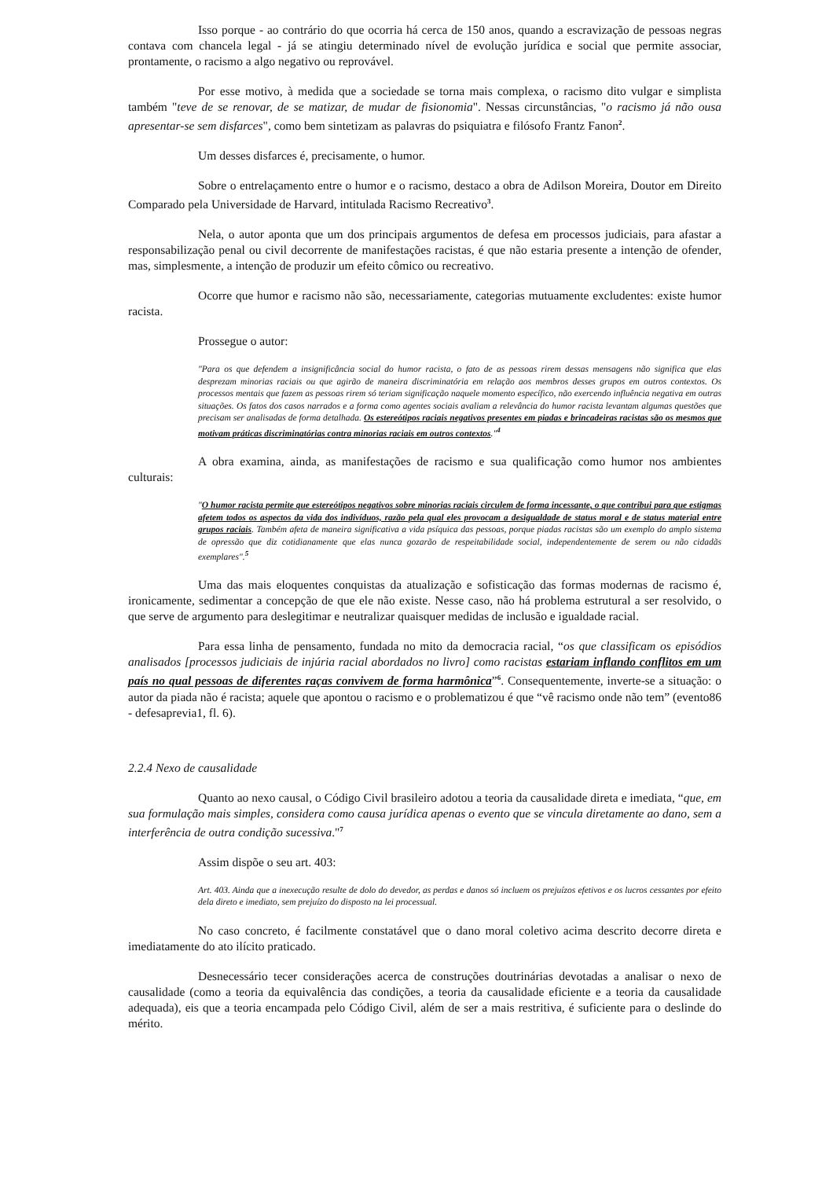Isso porque - ao contrário do que ocorria há cerca de 150 anos, quando a escravização de pessoas negras contava com chancela legal - já se atingiu determinado nível de evolução jurídica e social que permite associar, prontamente, o racismo a algo negativo ou reprovável.
Por esse motivo, à medida que a sociedade se torna mais complexa, o racismo dito vulgar e simplista também "teve de se renovar, de se matizar, de mudar de fisionomia". Nessas circunstâncias, "o racismo já não ousa apresentar-se sem disfarces", como bem sintetizam as palavras do psiquiatra e filósofo Frantz Fanon<sup>2</sup>.
Um desses disfarces é, precisamente, o humor.
Sobre o entrelaçamento entre o humor e o racismo, destaco a obra de Adilson Moreira, Doutor em Direito Comparado pela Universidade de Harvard, intitulada Racismo Recreativo<sup>3</sup>.
Nela, o autor aponta que um dos principais argumentos de defesa em processos judiciais, para afastar a responsabilização penal ou civil decorrente de manifestações racistas, é que não estaria presente a intenção de ofender, mas, simplesmente, a intenção de produzir um efeito cômico ou recreativo.
Ocorre que humor e racismo não são, necessariamente, categorias mutuamente excludentes: existe humor racista.
Prossegue o autor:
"Para os que defendem a insignificância social do humor racista, o fato de as pessoas rirem dessas mensagens não significa que elas desprezam minorias raciais ou que agirão de maneira discriminatória em relação aos membros desses grupos em outros contextos. Os processos mentais que fazem as pessoas rirem só teriam significação naquele momento específico, não exercendo influência negativa em outras situações. Os fatos dos casos narrados e a forma como agentes sociais avaliam a relevância do humor racista levantam algumas questões que precisam ser analisadas de forma detalhada. Os estereótipos raciais negativos presentes em piadas e brincadeiras racistas são os mesmos que motivam práticas discriminatórias contra minorias raciais em outros contextos."<sup>4</sup>
A obra examina, ainda, as manifestações de racismo e sua qualificação como humor nos ambientes culturais:
"O humor racista permite que estereótipos negativos sobre minorias raciais circulem de forma incessante, o que contribui para que estigmas afetem todos os aspectos da vida dos indivíduos, razão pela qual eles provocam a desigualdade de status moral e de status material entre grupos raciais. Também afeta de maneira significativa a vida psíquica das pessoas, porque piadas racistas são um exemplo do amplo sistema de opressão que diz cotidianamente que elas nunca gozarão de respeitabilidade social, independentemente de serem ou não cidadãs exemplares".<sup>5</sup>
Uma das mais eloquentes conquistas da atualização e sofisticação das formas modernas de racismo é, ironicamente, sedimentar a concepção de que ele não existe. Nesse caso, não há problema estrutural a ser resolvido, o que serve de argumento para deslegitimar e neutralizar quaisquer medidas de inclusão e igualdade racial.
Para essa linha de pensamento, fundada no mito da democracia racial, “os que classificam os episódios analisados [processos judiciais de injúria racial abordados no livro] como racistas estariam inflando conflitos em um país no qual pessoas de diferentes raças convivem de forma harmônica”<sup>6</sup>. Consequentemente, inverte-se a situação: o autor da piada não é racista; aquele que apontou o racismo e o problematizou é que “vê racismo onde não tem” (evento86 - defesaprevia1, fl. 6).
2.2.4 Nexo de causalidade
Quanto ao nexo causal, o Código Civil brasileiro adotou a teoria da causalidade direta e imediata, “que, em sua formulação mais simples, considera como causa jurídica apenas o evento que se vincula diretamente ao dano, sem a interferência de outra condição sucessiva."<sup>7</sup>
Assim dispõe o seu art. 403:
Art. 403. Ainda que a inexecução resulte de dolo do devedor, as perdas e danos só incluem os prejuízos efetivos e os lucros cessantes por efeito dela direto e imediato, sem prejuízo do disposto na lei processual.
No caso concreto, é facilmente constatável que o dano moral coletivo acima descrito decorre direta e imediatamente do ato ilícito praticado.
Desnecessário tecer considerações acerca de construções doutrinárias devotadas a analisar o nexo de causalidade (como a teoria da equivalência das condições, a teoria da causalidade eficiente e a teoria da causalidade adequada), eis que a teoria encampada pelo Código Civil, além de ser a mais restritiva, é suficiente para o deslinde do mérito.